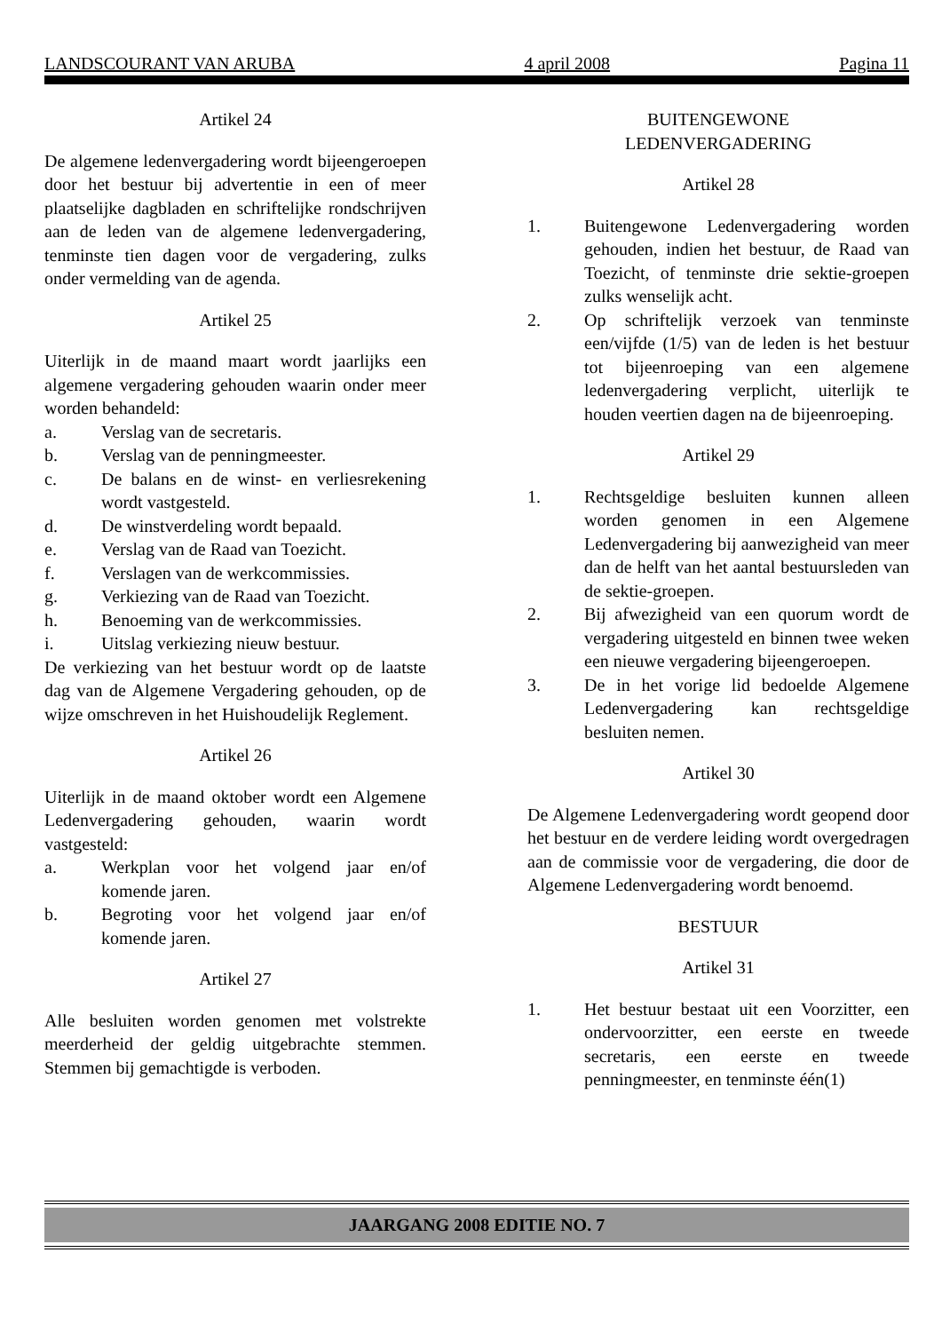LANDSCOURANT VAN ARUBA 4 april 2008 Pagina 11
Artikel 24
De algemene ledenvergadering wordt bijeengeroepen door het bestuur bij advertentie in een of meer plaatselijke dagbladen en schriftelijke rondschrijven aan de leden van de algemene ledenvergadering, tenminste tien dagen voor de vergadering, zulks onder vermelding van de agenda.
Artikel 25
Uiterlijk in de maand maart wordt jaarlijks een algemene vergadering gehouden waarin onder meer worden behandeld:
a. Verslag van de secretaris.
b. Verslag van de penningmeester.
c. De balans en de winst- en verliesrekening wordt vastgesteld.
d. De winstverdeling wordt bepaald.
e. Verslag van de Raad van Toezicht.
f. Verslagen van de werkcommissies.
g. Verkiezing van de Raad van Toezicht.
h. Benoeming van de werkcommissies.
i. Uitslag verkiezing nieuw bestuur.
De verkiezing van het bestuur wordt op de laatste dag van de Algemene Vergadering gehouden, op de wijze omschreven in het Huishoudelijk Reglement.
Artikel 26
Uiterlijk in de maand oktober wordt een Algemene Ledenvergadering gehouden, waarin wordt vastgesteld:
a. Werkplan voor het volgend jaar en/of komende jaren.
b. Begroting voor het volgend jaar en/of komende jaren.
Artikel 27
Alle besluiten worden genomen met volstrekte meerderheid der geldig uitgebrachte stemmen. Stemmen bij gemachtigde is verboden.
BUITENGEWONE
LEDENVERGADERING
Artikel 28
1. Buitengewone Ledenvergadering worden gehouden, indien het bestuur, de Raad van Toezicht, of tenminste drie sektie-groepen zulks wenselijk acht.
2. Op schriftelijk verzoek van tenminste een/vijfde (1/5) van de leden is het bestuur tot bijeenroeping van een algemene ledenvergadering verplicht, uiterlijk te houden veertien dagen na de bijeenroeping.
Artikel 29
1. Rechtsgeldige besluiten kunnen alleen worden genomen in een Algemene Ledenvergadering bij aanwezigheid van meer dan de helft van het aantal bestuursleden van de sektie-groepen.
2. Bij afwezigheid van een quorum wordt de vergadering uitgesteld en binnen twee weken een nieuwe vergadering bijeengeroepen.
3. De in het vorige lid bedoelde Algemene Ledenvergadering kan rechtsgeldige besluiten nemen.
Artikel 30
De Algemene Ledenvergadering wordt geopend door het bestuur en de verdere leiding wordt overgedragen aan de commissie voor de vergadering, die door de Algemene Ledenvergadering wordt benoemd.
BESTUUR
Artikel 31
1. Het bestuur bestaat uit een Voorzitter, een ondervoorzitter, een eerste en tweede secretaris, een eerste en tweede penningmeester, en tenminste één(1)
JAARGANG 2008 EDITIE NO. 7